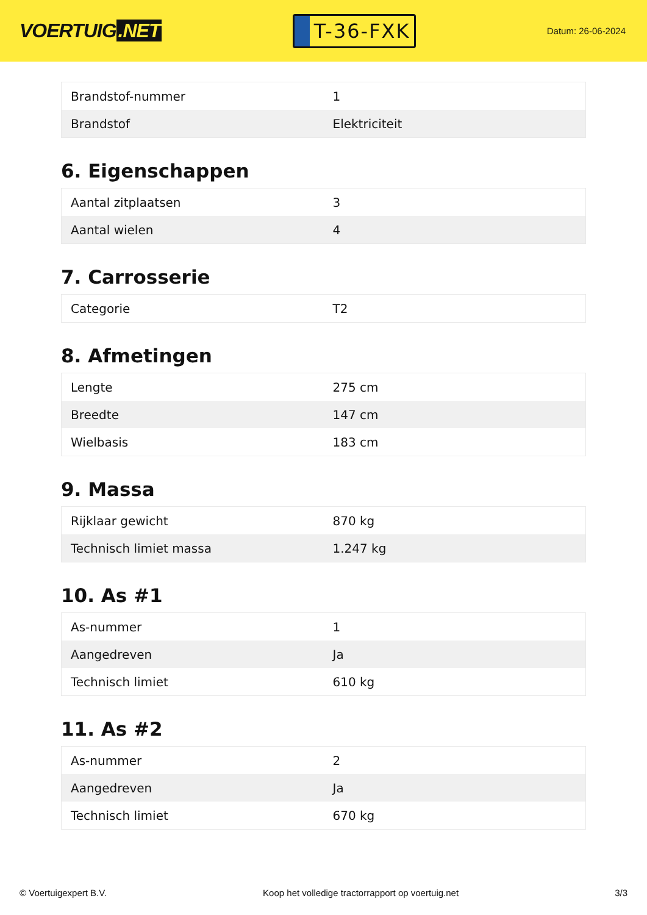VOERTUIG.NET
T-36-FXK
Datum: 26-06-2024
| Brandstof-nummer | 1 |
| Brandstof | Elektriciteit |
6. Eigenschappen
| Aantal zitplaatsen | 3 |
| Aantal wielen | 4 |
7. Carrosserie
| Categorie | T2 |
8. Afmetingen
| Lengte | 275 cm |
| Breedte | 147 cm |
| Wielbasis | 183 cm |
9. Massa
| Rijklaar gewicht | 870 kg |
| Technisch limiet massa | 1.247 kg |
10. As #1
| As-nummer | 1 |
| Aangedreven | Ja |
| Technisch limiet | 610 kg |
11. As #2
| As-nummer | 2 |
| Aangedreven | Ja |
| Technisch limiet | 670 kg |
© Voertuigexpert B.V. Koop het volledige tractorrapport op voertuig.net 3/3